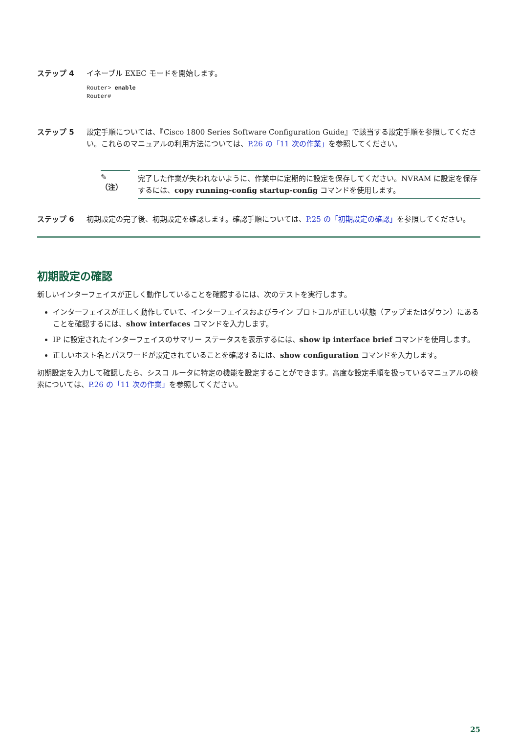ステップ 4 イネーブル EXEC モードを開始します。
Router> enable
Router#
ステップ 5 設定手順については、『Cisco 1800 Series Software Configuration Guide』で該当する設定手順を参照してください。これらのマニュアルの利用方法については、P.26 の「11 次の作業」を参照してください。
✎
（注）
完了した作業が失われないように、作業中に定期的に設定を保存してください。NVRAM に設定を保存するには、copy running-config startup-config コマンドを使用します。
ステップ 6 初期設定の完了後、初期設定を確認します。確認手順については、P.25 の「初期設定の確認」を参照してください。
初期設定の確認
新しいインターフェイスが正しく動作していることを確認するには、次のテストを実行します。
インターフェイスが正しく動作していて、インターフェイスおよびライン プロトコルが正しい状態（アップまたはダウン）にあることを確認するには、show interfaces コマンドを入力します。
IP に設定されたインターフェイスのサマリー ステータスを表示するには、show ip interface brief コマンドを使用します。
正しいホスト名とパスワードが設定されていることを確認するには、show configuration コマンドを入力します。
初期設定を入力して確認したら、シスコ ルータに特定の機能を設定することができます。高度な設定手順を扱っているマニュアルの検索については、P.26 の「11 次の作業」を参照してください。
25